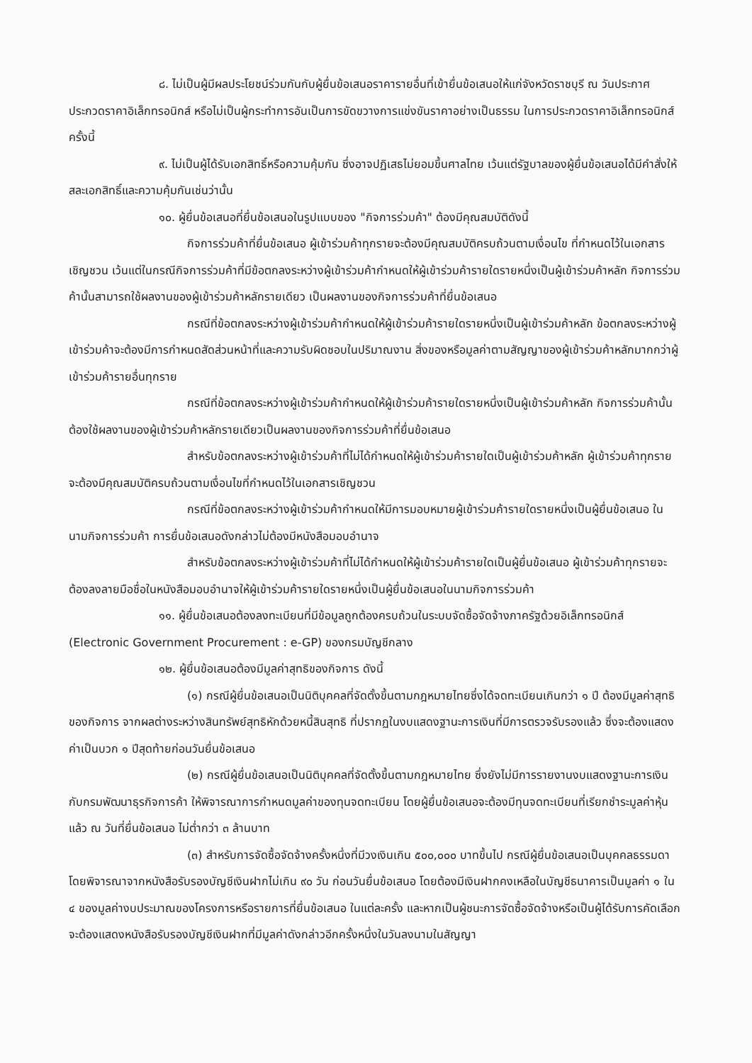๘. ไม่เป็นผู้มีผลประโยชน์ร่วมกันกับผู้ยื่นข้อเสนอราคารายอื่นที่เข้ายื่นข้อเสนอให้แก่จังหวัดราชบุรี ณ วันประกาศประกวดราคาอิเล็กทรอนิกส์ หรือไม่เป็นผู้กระทำการอันเป็นการขัดขวางการแข่งขันราคาอย่างเป็นธรรม ในการประกวดราคาอิเล็กทรอนิกส์ครั้งนี้
๙. ไม่เป็นผู้ได้รับเอกสิทธิ์หรือความคุ้มกัน ซึ่งอาจปฏิเสธไม่ยอมขึ้นศาลไทย เว้นแต่รัฐบาลของผู้ยื่นข้อเสนอได้มีคำสั่งให้สละเอกสิทธิ์และความคุ้มกันเช่นว่านั้น
๑๐. ผู้ยื่นข้อเสนอที่ยื่นข้อเสนอในรูปแบบของ "กิจการร่วมค้า" ต้องมีคุณสมบัติดังนี้
กิจการร่วมค้าที่ยื่นข้อเสนอ ผู้เข้าร่วมค้าทุกรายจะต้องมีคุณสมบัติครบถ้วนตามเงื่อนไข ที่กำหนดไว้ในเอกสารเชิญชวน เว้นแต่ในกรณีกิจการร่วมค้าที่มีข้อตกลงระหว่างผู้เข้าร่วมค้ากำหนดให้ผู้เข้าร่วมค้ารายใดรายหนึ่งเป็นผู้เข้าร่วมค้าหลัก กิจการร่วมค้านั้นสามารถใช้ผลงานของผู้เข้าร่วมค้าหลักรายเดียว เป็นผลงานของกิจการร่วมค้าที่ยื่นข้อเสนอ
กรณีที่ข้อตกลงระหว่างผู้เข้าร่วมค้ากำหนดให้ผู้เข้าร่วมค้ารายใดรายหนึ่งเป็นผู้เข้าร่วมค้าหลัก ข้อตกลงระหว่างผู้เข้าร่วมค้าจะต้องมีการกำหนดสัดส่วนหน้าที่และความรับผิดชอบในปริมาณงาน สิ่งของหรือมูลค่าตามสัญญาของผู้เข้าร่วมค้าหลักมากกว่าผู้เข้าร่วมค้ารายอื่นทุกราย
กรณีที่ข้อตกลงระหว่างผู้เข้าร่วมค้ากำหนดให้ผู้เข้าร่วมค้ารายใดรายหนึ่งเป็นผู้เข้าร่วมค้าหลัก กิจการร่วมค้านั้นต้องใช้ผลงานของผู้เข้าร่วมค้าหลักรายเดียวเป็นผลงานของกิจการร่วมค้าที่ยื่นข้อเสนอ
สำหรับข้อตกลงระหว่างผู้เข้าร่วมค้าที่ไม่ได้กำหนดให้ผู้เข้าร่วมค้ารายใดเป็นผู้เข้าร่วมค้าหลัก ผู้เข้าร่วมค้าทุกรายจะต้องมีคุณสมบัติครบถ้วนตามเงื่อนไขที่กำหนดไว้ในเอกสารเชิญชวน
กรณีที่ข้อตกลงระหว่างผู้เข้าร่วมค้ากำหนดให้มีการมอบหมายผู้เข้าร่วมค้ารายใดรายหนึ่งเป็นผู้ยื่นข้อเสนอ ในนามกิจการร่วมค้า การยื่นข้อเสนอดังกล่าวไม่ต้องมีหนังสือมอบอำนาจ
สำหรับข้อตกลงระหว่างผู้เข้าร่วมค้าที่ไม่ได้กำหนดให้ผู้เข้าร่วมค้ารายใดเป็นผู้ยื่นข้อเสนอ ผู้เข้าร่วมค้าทุกรายจะต้องลงลายมือชื่อในหนังสือมอบอำนาจให้ผู้เข้าร่วมค้ารายใดรายหนึ่งเป็นผู้ยื่นข้อเสนอในนามกิจการร่วมค้า
๑๑. ผู้ยื่นข้อเสนอต้องลงทะเบียนที่มีข้อมูลถูกต้องครบถ้วนในระบบจัดซื้อจัดจ้างภาครัฐด้วยอิเล็กทรอนิกส์ (Electronic Government Procurement : e-GP) ของกรมบัญชีกลาง
๑๒. ผู้ยื่นข้อเสนอต้องมีมูลค่าสุทธิของกิจการ ดังนี้
(๑) กรณีผู้ยื่นข้อเสนอเป็นนิติบุคคลที่จัดตั้งขึ้นตามกฎหมายไทยซึ่งได้จดทะเบียนเกินกว่า ๑ ปี ต้องมีมูลค่าสุทธิของกิจการ จากผลต่างระหว่างสินทรัพย์สุทธิหักด้วยหนี้สินสุทธิ ที่ปรากฏในงบแสดงฐานะการเงินที่มีการตรวจรับรองแล้ว ซึ่งจะต้องแสดงค่าเป็นบวก ๑ ปีสุดท้ายก่อนวันยื่นข้อเสนอ
(๒) กรณีผู้ยื่นข้อเสนอเป็นนิติบุคคลที่จัดตั้งขึ้นตามกฎหมายไทย ซึ่งยังไม่มีการรายงานงบแสดงฐานะการเงินกับกรมพัฒนาธุรกิจการค้า ให้พิจารณาการกำหนดมูลค่าของทุนจดทะเบียน โดยผู้ยื่นข้อเสนอจะต้องมีทุนจดทะเบียนที่เรียกชำระมูลค่าหุ้นแล้ว ณ วันที่ยื่นข้อเสนอ ไม่ต่ำกว่า ๓ ล้านบาท
(๓) สำหรับการจัดซื้อจัดจ้างครั้งหนึ่งที่มีวงเงินเกิน ๕๐๐,๐๐๐ บาทขึ้นไป กรณีผู้ยื่นข้อเสนอเป็นบุคคลธรรมดา โดยพิจารณาจากหนังสือรับรองบัญชีเงินฝากไม่เกิน ๙๐ วัน ก่อนวันยื่นข้อเสนอ โดยต้องมีเงินฝากคงเหลือในบัญชีธนาคารเป็นมูลค่า ๑ ใน ๔ ของมูลค่างบประมาณของโครงการหรือรายการที่ยื่นข้อเสนอ ในแต่ละครั้ง และหากเป็นผู้ชนะการจัดซื้อจัดจ้างหรือเป็นผู้ได้รับการคัดเลือกจะต้องแสดงหนังสือรับรองบัญชีเงินฝากที่มีมูลค่าดังกล่าวอีกครั้งหนึ่งในวันลงนามในสัญญา